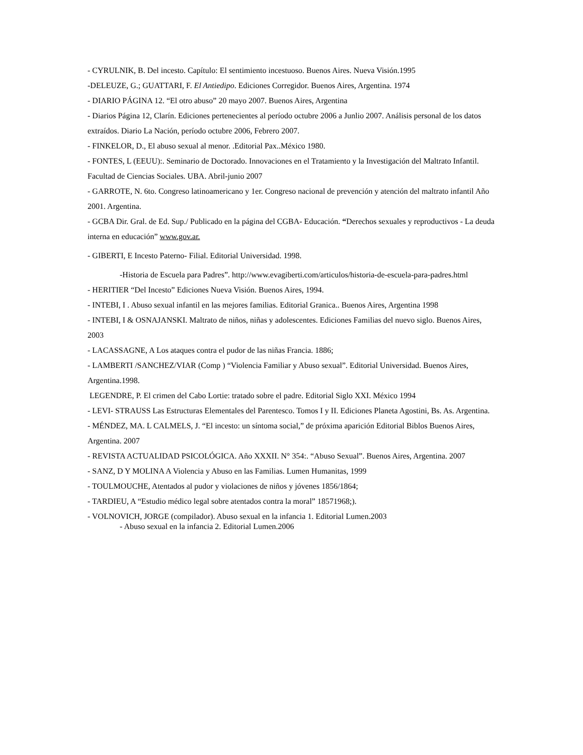- CYRULNIK, B. Del incesto. Capítulo: El sentimiento incestuoso. Buenos Aires. Nueva Visión.1995
-DELEUZE, G.; GUATTARI, F. El Antiedipo. Ediciones Corregidor. Buenos Aires, Argentina. 1974
- DIARIO PÁGINA 12. “El otro abuso” 20 mayo 2007. Buenos Aires, Argentina
- Diarios Página 12, Clarín. Ediciones pertenecientes al período octubre 2006 a Junlio 2007. Análisis personal de los datos extraídos. Diario La Nación, período octubre 2006, Febrero 2007.
- FINKELOR, D., El abuso sexual al menor. .Editorial Pax..México 1980.
- FONTES, L (EEUU):. Seminario de Doctorado. Innovaciones en el Tratamiento y la Investigación del Maltrato Infantil. Facultad de Ciencias Sociales. UBA. Abril-junio 2007
- GARROTE, N. 6to. Congreso latinoamericano y 1er. Congreso nacional de prevención y atención del maltrato infantil Año 2001. Argentina.
- GCBA Dir. Gral. de Ed. Sup./ Publicado en la página del CGBA- Educación. “Derechos sexuales y reproductivos - La deuda interna en educación” www.gov.ar.
- GIBERTI, E Incesto Paterno- Filial. Editorial Universidad. 1998.
-Historia de Escuela para Padres”. http://www.evagiberti.com/articulos/historia-de-escuela-para-padres.html
- HERITIER “Del Incesto” Ediciones Nueva Visión. Buenos Aires, 1994.
- INTEBI, I . Abuso sexual infantil en las mejores familias. Editorial Granica.. Buenos Aires, Argentina 1998
- INTEBI, I & OSNAJANSKI. Maltrato de niños, niñas y adolescentes. Ediciones Familias del nuevo siglo. Buenos Aires, 2003
- LACASSAGNE, A Los ataques contra el pudor de las niñas Francia. 1886;
- LAMBERTI /SANCHEZ/VIAR (Comp ) “Violencia Familiar y Abuso sexual”. Editorial Universidad. Buenos Aires, Argentina.1998.
LEGENDRE, P. El crimen del Cabo Lortie: tratado sobre el padre. Editorial Siglo XXI. México 1994
- LEVI- STRAUSS Las Estructuras Elementales del Parentesco. Tomos I y II. Ediciones Planeta Agostini, Bs. As. Argentina.
- MÉNDEZ, MA. L CALMELS, J. “El incesto: un síntoma social,” de próxima aparición Editorial Biblos Buenos Aires, Argentina. 2007
- REVISTA ACTUALIDAD PSICOLÓGICA. Año XXXII. N° 354:. “Abuso Sexual”. Buenos Aires, Argentina. 2007
- SANZ, D Y MOLINA A Violencia y Abuso en las Familias. Lumen Humanitas, 1999
- TOULMOUCHE, Atentados al pudor y violaciones de niños y jóvenes 1856/1864;
- TARDIEU, A “Estudio médico legal sobre atentados contra la moral” 18571968;).
- VOLNOVICH, JORGE (compilador). Abuso sexual en la infancia 1. Editorial Lumen.2003
- Abuso sexual en la infancia 2. Editorial Lumen.2006